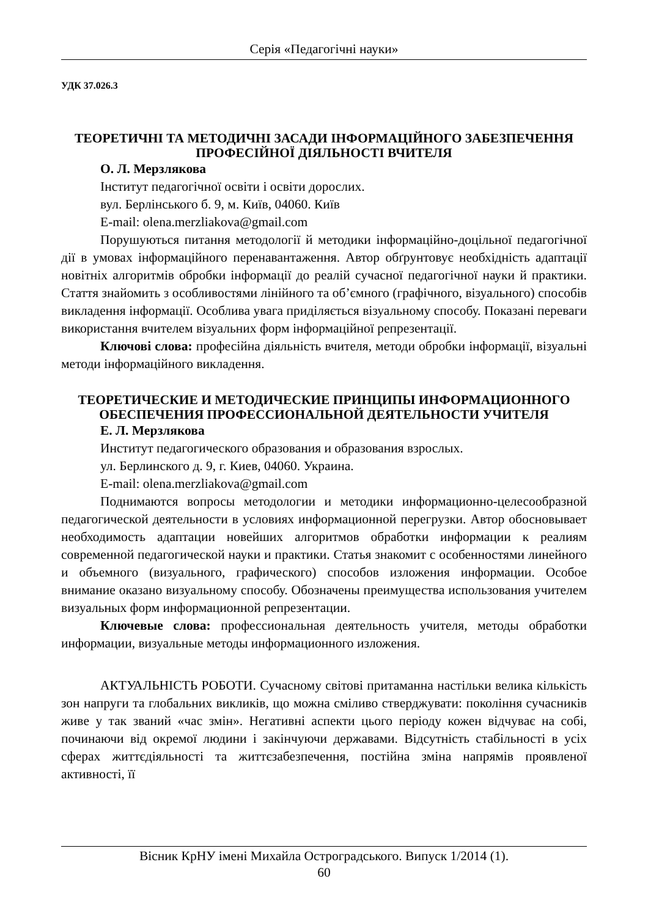Серія «Педагогічні науки»
УДК 37.026.3
ТЕОРЕТИЧНІ ТА МЕТОДИЧНІ ЗАСАДИ ІНФОРМАЦІЙНОГО ЗАБЕЗПЕЧЕННЯ ПРОФЕСІЙНОЇ ДІЯЛЬНОСТІ ВЧИТЕЛЯ
О. Л. Мерзлякова
Інститут педагогічної освіти і освіти дорослих.
вул. Берлінського б. 9, м. Київ, 04060. Київ
E-mail: olena.merzliakova@gmail.com
Порушуються питання методології й методики інформаційно-доцільної педагогічної дії в умовах інформаційного перенавантаження. Автор обґрунтовує необхідність адаптації новітніх алгоритмів обробки інформації до реалій сучасної педагогічної науки й практики. Стаття знайомить з особливостями лінійного та об’ємного (графічного, візуального) способів викладення інформації. Особлива увага приділяється візуальному способу. Показані переваги використання вчителем візуальних форм інформаційної репрезентації.
Ключові слова: професійна діяльність вчителя, методи обробки інформації, візуальні методи інформаційного викладення.
ТЕОРЕТИЧЕСКИЕ И МЕТОДИЧЕСКИЕ ПРИНЦИПЫ ИНФОРМАЦИОННОГО ОБЕСПЕЧЕНИЯ ПРОФЕССИОНАЛЬНОЙ ДЕЯТЕЛЬНОСТИ УЧИТЕЛЯ
Е. Л. Мерзлякова
Институт педагогического образования и образования взрослых.
ул. Берлинского д. 9, г. Киев, 04060. Украина.
E-mail: olena.merzliakova@gmail.com
Поднимаются вопросы методологии и методики информационно-целесообразной педагогической деятельности в условиях информационной перегрузки. Автор обосновывает необходимость адаптации новейших алгоритмов обработки информации к реалиям современной педагогической науки и практики. Статья знакомит с особенностями линейного и объемного (визуального, графического) способов изложения информации. Особое внимание оказано визуальному способу. Обозначены преимущества использования учителем визуальных форм информационной репрезентации.
Ключевые слова: профессиональная деятельность учителя, методы обработки информации, визуальные методы информационного изложения.
АКТУАЛЬНІСТЬ РОБОТИ. Сучасному світові притаманна настільки велика кількість зон напруги та глобальних викликів, що можна сміливо стверджувати: покоління сучасників живе у так званий «час змін». Негативні аспекти цього періоду кожен відчуває на собі, починаючи від окремої людини і закінчуючи державами. Відсутність стабільності в усіх сферах життєдіяльності та життєзабезпечення, постійна зміна напрямів проявленої активності, її
Вісник КрНУ імені Михайла Остроградського. Випуск 1/2014 (1).
60